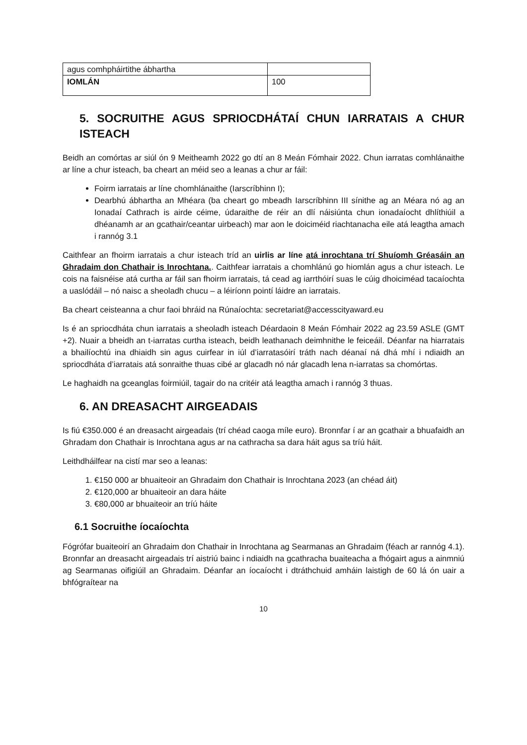| agus comhpháirtithe ábhartha | |
| IOMLÁN | 100 |
5. SOCRUITHE AGUS SPRIOCDHÁTAÍ CHUN IARRATAIS A CHUR ISTEACH
Beidh an comórtas ar siúl ón 9 Meitheamh 2022 go dtí an 8 Meán Fómhair 2022. Chun iarratas comhlánaithe ar líne a chur isteach, ba cheart an méid seo a leanas a chur ar fáil:
Foirm iarratais ar líne chomhlánaithe (Iarscríbhinn I);
Dearbhú ábhartha an Mhéara (ba cheart go mbeadh Iarscríbhinn III sínithe ag an Méara nó ag an Ionadaí Cathrach is airde céime, údaraithe de réir an dlí náisiúnta chun ionadaíocht dhlíthiúil a dhéanamh ar an gcathair/ceantar uirbeach) mar aon le doiciméid riachtanacha eile atá leagtha amach i rannóg 3.1
Caithfear an fhoirm iarratais a chur isteach tríd an uirlis ar líne atá inrochtana trí Shuíomh Gréasáin an Ghradaim don Chathair is Inrochtana.. Caithfear iarratais a chomhlánú go hiomlán agus a chur isteach. Le cois na faisnéise atá curtha ar fáil san fhoirm iarratais, tá cead ag iarrthóirí suas le cúig dhoiciméad tacaíochta a uaslódáil – nó naisc a sheoladh chucu – a léiríonn pointí láidre an iarratais.
Ba cheart ceisteanna a chur faoi bhráid na Rúnaíochta: secretariat@accesscityaward.eu
Is é an spriocdháta chun iarratais a sheoladh isteach Déardaoin 8 Meán Fómhair 2022 ag 23.59 ASLE (GMT +2). Nuair a bheidh an t-iarratas curtha isteach, beidh leathanach deimhnithe le feiceáil. Déanfar na hiarratais a bhailíochtú ina dhiaidh sin agus cuirfear in iúl d’iarratasóirí tráth nach déanaí ná dhá mhí i ndiaidh an spriocdháta d’iarratais atá sonraithe thuas cibé ar glacadh nó nár glacadh lena n-iarratas sa chomórtas.
Le haghaidh na gceanglas foirmiúil, tagair do na critéir atá leagtha amach i rannóg 3 thuas.
6. AN DREASACHT AIRGEADAIS
Is fiú €350.000 é an dreasacht airgeadais (trí chéad caoga míle euro). Bronnfar í ar an gcathair a bhuafaidh an Ghradam don Chathair is Inrochtana agus ar na cathracha sa dara háit agus sa tríú háit.
Leithdháilfear na cistí mar seo a leanas:
1. €150 000 ar bhuaiteoir an Ghradaim don Chathair is Inrochtana 2023 (an chéad áit)
2. €120,000 ar bhuaiteoir an dara háite
3. €80,000 ar bhuaiteoir an tríú háite
6.1 Socruithe íocaíochta
Fógrófar buaiteoirí an Ghradaim don Chathair in Inrochtana ag Searmanas an Ghradaim (féach ar rannóg 4.1). Bronnfar an dreasacht airgeadais trí aistriú bainc i ndiaidh na gcathracha buaiteacha a fhógairt agus a ainmniú ag Searmanas oifigiúil an Ghradaim. Déanfar an íocaíocht i dtráthchuid amháin laistigh de 60 lá ón uair a bhfógraítear na
10